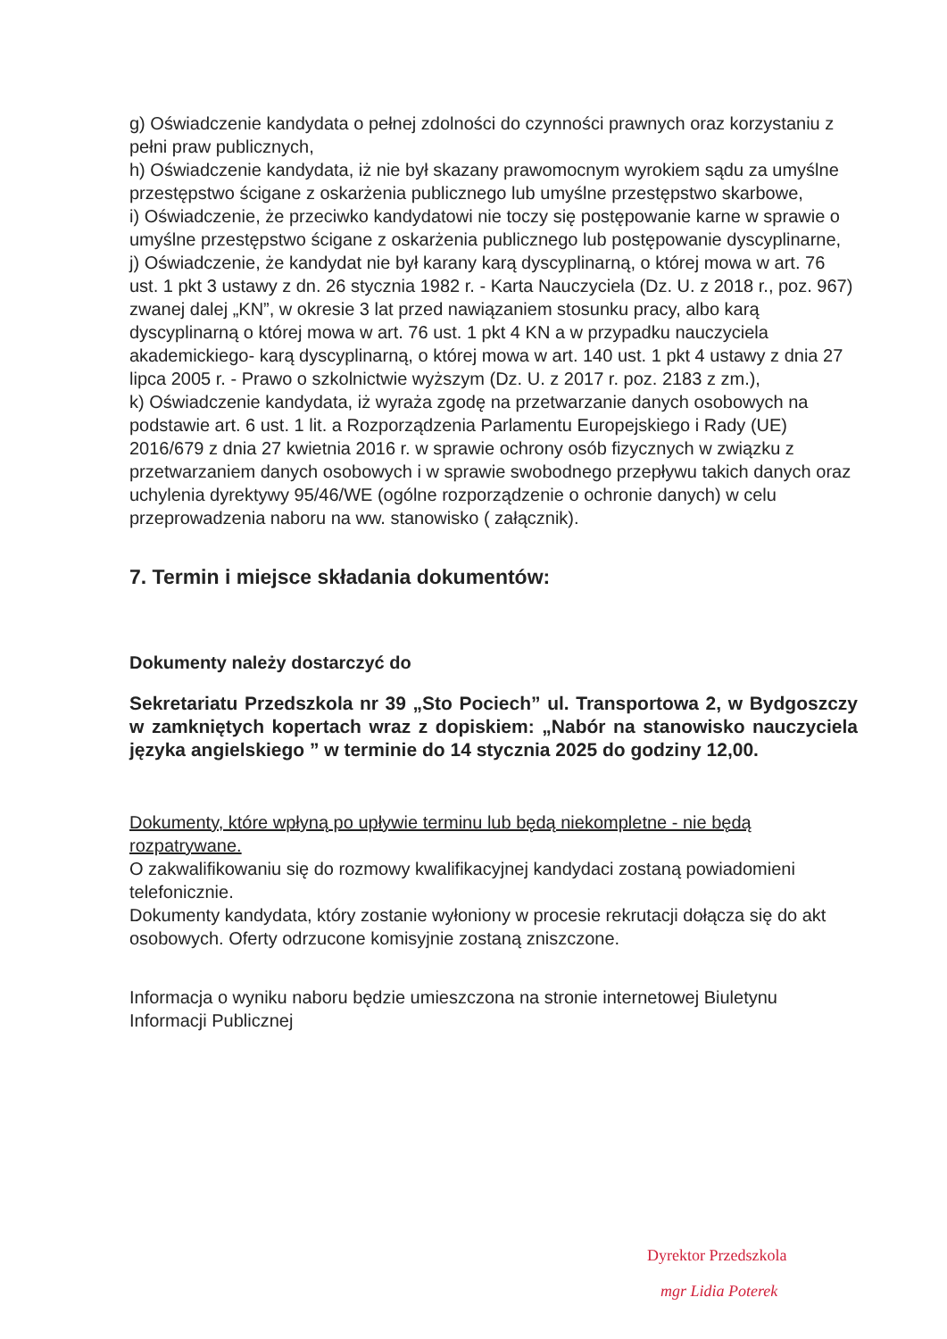g) Oświadczenie kandydata o pełnej zdolności do czynności prawnych oraz korzystaniu z pełni praw publicznych,
h) Oświadczenie kandydata, iż nie był skazany prawomocnym wyrokiem sądu za umyślne przestępstwo ścigane z oskarżenia publicznego lub umyślne przestępstwo skarbowe,
i) Oświadczenie, że przeciwko kandydatowi nie toczy się postępowanie karne w sprawie o umyślne przestępstwo ścigane z oskarżenia publicznego lub postępowanie dyscyplinarne,
j) Oświadczenie, że kandydat nie był karany karą dyscyplinarną, o której mowa w art. 76 ust. 1 pkt 3 ustawy z dn. 26 stycznia 1982 r. - Karta Nauczyciela (Dz. U. z 2018 r., poz. 967) zwanej dalej „KN”, w okresie 3 lat przed nawiązaniem stosunku pracy, albo karą dyscyplinarną o której mowa w art. 76 ust. 1 pkt 4 KN a w przypadku nauczyciela akademickiego- karą dyscyplinarną, o której mowa w art. 140 ust. 1 pkt 4 ustawy z dnia 27 lipca 2005 r. - Prawo o szkolnictwie wyższym (Dz. U. z 2017 r. poz. 2183 z zm.),
k) Oświadczenie kandydata, iż wyraża zgodę na przetwarzanie danych osobowych na podstawie art. 6 ust. 1 lit. a Rozporządzenia Parlamentu Europejskiego i Rady (UE) 2016/679 z dnia 27 kwietnia 2016 r. w sprawie ochrony osób fizycznych w związku z przetwarzaniem danych osobowych i w sprawie swobodnego przepływu takich danych oraz uchylenia dyrektywy 95/46/WE (ogólne rozporządzenie o ochronie danych) w celu przeprowadzenia naboru na ww. stanowisko ( załącznik).
7. Termin i miejsce składania dokumentów:
Dokumenty należy dostarczyć do
Sekretariatu Przedszkola nr 39 „Sto Pociech” ul. Transportowa 2, w Bydgoszczy w zamkniętych kopertach wraz z dopiskiem: „Nabór na stanowisko nauczyciela języka angielskiego ” w terminie do 14 stycznia 2025 do godziny 12,00.
Dokumenty, które wpłyną po upływie terminu lub będą niekompletne - nie będą rozpatrywane.
O zakwalifikowaniu się do rozmowy kwalifikacyjnej kandydaci zostaną powiadomieni telefonicznie.
Dokumenty kandydata, który zostanie wyłoniony w procesie rekrutacji dołącza się do akt osobowych. Oferty odrzucone komisyjnie zostaną zniszczone.
Informacja o wyniku naboru będzie umieszczona na stronie internetowej Biuletynu Informacji Publicznej
Dyrektor Przedszkola
mgr Lidia Poterek